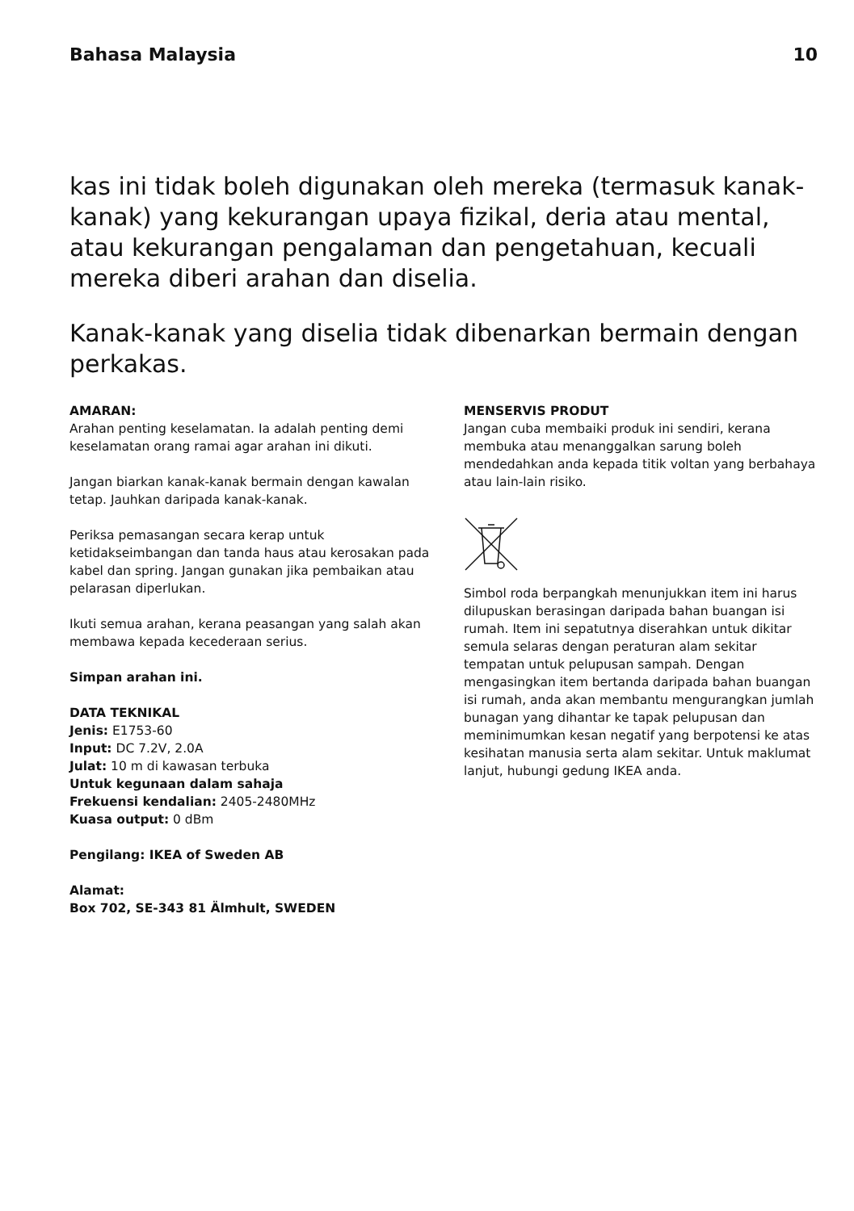Bahasa Malaysia 10
kas ini tidak boleh digunakan oleh mereka (termasuk kanak-kanak) yang kekurangan upaya fizikal, deria atau mental, atau kekurangan pengalaman dan pengetahuan, kecuali mereka diberi arahan dan diselia.
Kanak-kanak yang diselia tidak dibenarkan bermain dengan perkakas.
AMARAN:
Arahan penting keselamatan. Ia adalah penting demi keselamatan orang ramai agar arahan ini dikuti.
Jangan biarkan kanak-kanak bermain dengan kawalan tetap. Jauhkan daripada kanak-kanak.
Periksa pemasangan secara kerap untuk ketidakseimbangan dan tanda haus atau kerosakan pada kabel dan spring. Jangan gunakan jika pembaikan atau pelarasan diperlukan.
Ikuti semua arahan, kerana peasangan yang salah akan membawa kepada kecederaan serius.
Simpan arahan ini.
DATA TEKNIKAL
Jenis: E1753-60
Input: DC 7.2V, 2.0A
Julat: 10 m di kawasan terbuka
Untuk kegunaan dalam sahaja
Frekuensi kendalian: 2405-2480MHz
Kuasa output: 0 dBm
Pengilang: IKEA of Sweden AB
Alamat:
Box 702, SE-343 81 Älmhult, SWEDEN
MENSERVIS PRODUT
Jangan cuba membaiki produk ini sendiri, kerana membuka atau menanggalkan sarung boleh mendedahkan anda kepada titik voltan yang berbahaya atau lain-lain risiko.
Simbol roda berpangkah menunjukkan item ini harus dilupuskan berasingan daripada bahan buangan isi rumah. Item ini sepatutnya diserahkan untuk dikitar semula selaras dengan peraturan alam sekitar tempatan untuk pelupusan sampah. Dengan mengasingkan item bertanda daripada bahan buangan isi rumah, anda akan membantu mengurangkan jumlah bunagan yang dihantar ke tapak pelupusan dan meminimumkan kesan negatif yang berpotensi ke atas kesihatan manusia serta alam sekitar. Untuk maklumat lanjut, hubungi gedung IKEA anda.